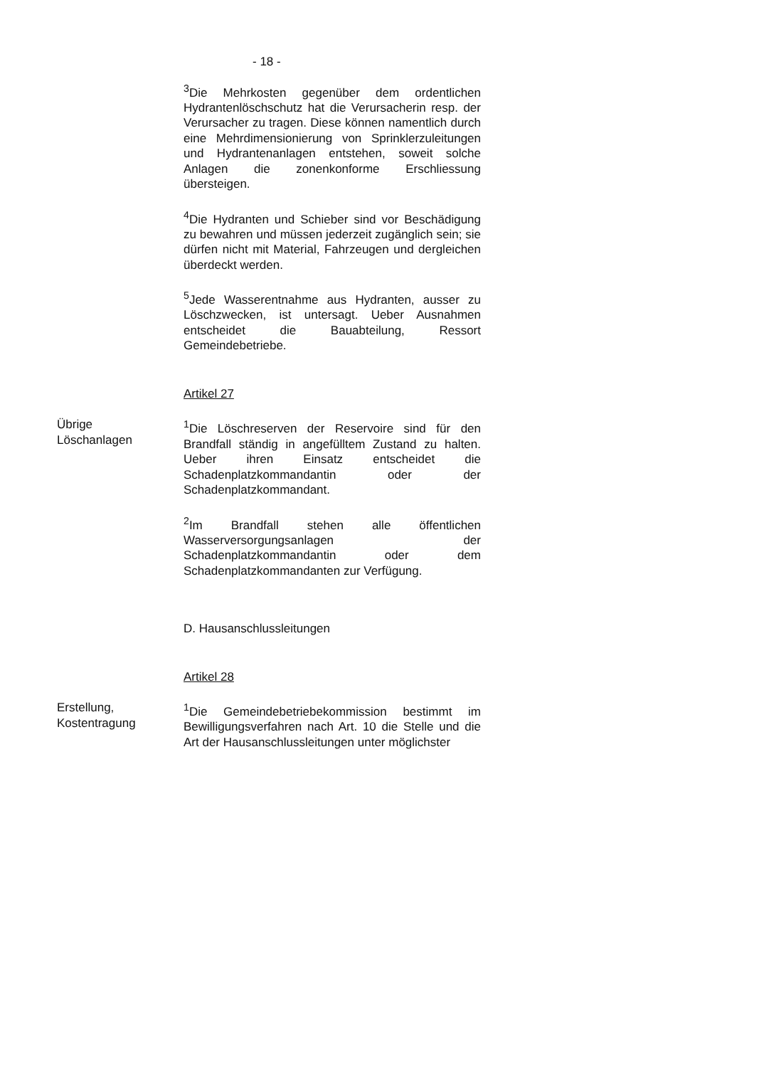- 18 -
<sup>3</sup> Die Mehrkosten gegenüber dem ordentlichen Hydrantenlöschschutz hat die Verursacherin resp. der Verursacher zu tragen. Diese können namentlich durch eine Mehrdimensionierung von Sprinklerzuleitungen und Hydrantenanlagen entstehen, soweit solche Anlagen die zonenkonforme Erschliessung übersteigen.
<sup>4</sup> Die Hydranten und Schieber sind vor Beschädigung zu bewahren und müssen jederzeit zugänglich sein; sie dürfen nicht mit Material, Fahrzeugen und dergleichen überdeckt werden.
<sup>5</sup> Jede Wasserentnahme aus Hydranten, ausser zu Löschzwecken, ist untersagt. Ueber Ausnahmen entscheidet die Bauabteilung, Ressort Gemeindebetriebe.
Artikel 27
Übrige
Löschanlagen
<sup>1</sup> Die Löschreserven der Reservoire sind für den Brandfall ständig in angefülltem Zustand zu halten. Ueber ihren Einsatz entscheidet die Schadenplatzkommandantin oder der Schadenplatzkommandant.
<sup>2</sup> Im Brandfall stehen alle öffentlichen Wasserversorgungsanlagen der Schadenplatzkommandantin oder dem Schadenplatzkommandanten zur Verfügung.
D. Hausanschlussleitungen
Artikel 28
Erstellung,
Kostentragung
<sup>1</sup> Die Gemeindebetriebekommission bestimmt im Bewilligungsverfahren nach Art. 10 die Stelle und die Art der Hausanschlussleitungen unter möglichster